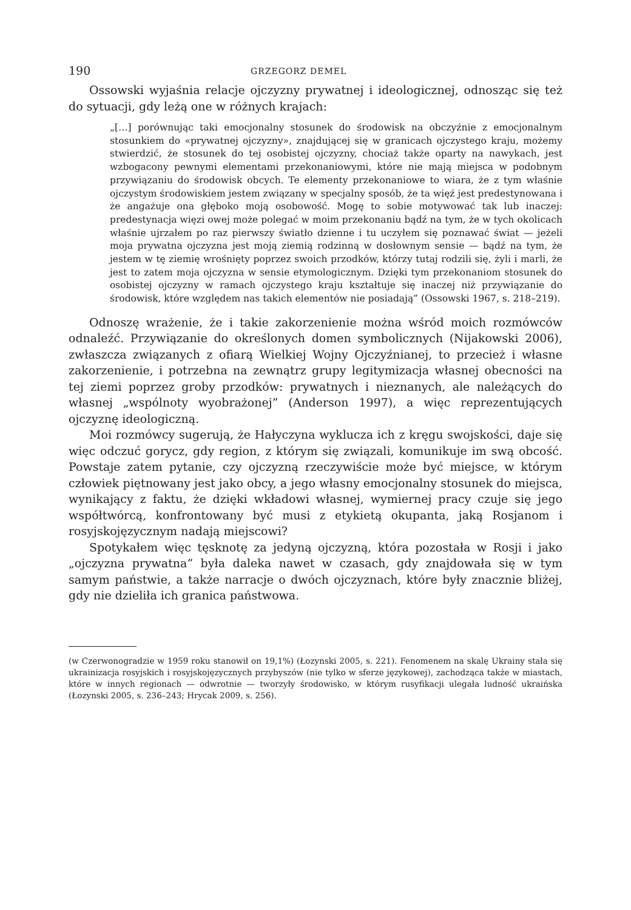190 GRZEGORZ DEMEL
Ossowski wyjaśnia relacje ojczyzny prywatnej i ideologicznej, odnosząc się też do sytuacji, gdy leżą one w różnych krajach:
„[…] porównując taki emocjonalny stosunek do środowisk na obczyźnie z emocjonalnym stosunkiem do «prywatnej ojczyzny», znajdującej się w granicach ojczystego kraju, możemy stwierdzić, że stosunek do tej osobistej ojczyzny, chociaż także oparty na nawykach, jest wzbogacony pewnymi elementami przekonaniowymi, które nie mają miejsca w podobnym przywiązaniu do środowisk obcych. Te elementy przekonaniowe to wiara, że z tym właśnie ojczystym środowiskiem jestem związany w specjalny sposób, że ta więź jest predestynowana i że angażuje ona głęboko moją osobowość. Mogę to sobie motywować tak lub inaczej: predestynacja więzi owej może polegać w moim przekonaniu bądź na tym, że w tych okolicach właśnie ujrzałem po raz pierwszy światło dzienne i tu uczyłem się poznawać świat — jeżeli moja prywatna ojczyzna jest moją ziemią rodzinną w dosłownym sensie — bądź na tym, że jestem w tę ziemię wrośnięty poprzez swoich przodków, którzy tutaj rodzili się, żyli i marli, że jest to zatem moja ojczyzna w sensie etymologicznym. Dzięki tym przekonaniom stosunek do osobistej ojczyzny w ramach ojczystego kraju kształtuje się inaczej niż przywiązanie do środowisk, które względem nas takich elementów nie posiadają” (Ossowski 1967, s. 218–219).
Odnoszę wrażenie, że i takie zakorzenienie można wśród moich rozmówców odnaleźć. Przywiązanie do określonych domen symbolicznych (Nijakowski 2006), zwłaszcza związanych z ofiarą Wielkiej Wojny Ojczyźnianej, to przecież i własne zakorzenienie, i potrzebna na zewnątrz grupy legitymizacja własnej obecności na tej ziemi poprzez groby przodków: prywatnych i nieznanych, ale należących do własnej „wspólnoty wyobrażonej” (Anderson 1997), a więc reprezentujących ojczyznę ideologiczną.
Moi rozmówcy sugerują, że Hałyczyna wyklucza ich z kręgu swojskości, daje się więc odczuć gorycz, gdy region, z którym się związali, komunikuje im swą obcość. Powstaje zatem pytanie, czy ojczyzną rzeczywiście może być miejsce, w którym człowiek piętnowany jest jako obcy, a jego własny emocjonalny stosunek do miejsca, wynikający z faktu, że dzięki wkładowi własnej, wymiernej pracy czuje się jego współtwórcą, konfrontowany być musi z etykietą okupanta, jaką Rosjanom i rosyjskojęzycznym nadają miejscowi?
Spotykałem więc tęsknotę za jedyną ojczyzną, która pozostała w Rosji i jako „ojczyzna prywatna” była daleka nawet w czasach, gdy znajdowała się w tym samym państwie, a także narracje o dwóch ojczyznach, które były znacznie bliżej, gdy nie dzieliła ich granica państwowa.
(w Czerwonogradzie w 1959 roku stanowił on 19,1%) (Łozynski 2005, s. 221). Fenomenem na skalę Ukrainy stała się ukrainizacja rosyjskich i rosyjskojęzycznych przybyszów (nie tylko w sferze językowej), zachodząca także w miastach, które w innych regionach — odwrotnie — tworzyły środowisko, w którym rusyfikacji ulegała ludność ukraińska (Łozynski 2005, s. 236–243; Hrycak 2009, s. 256).